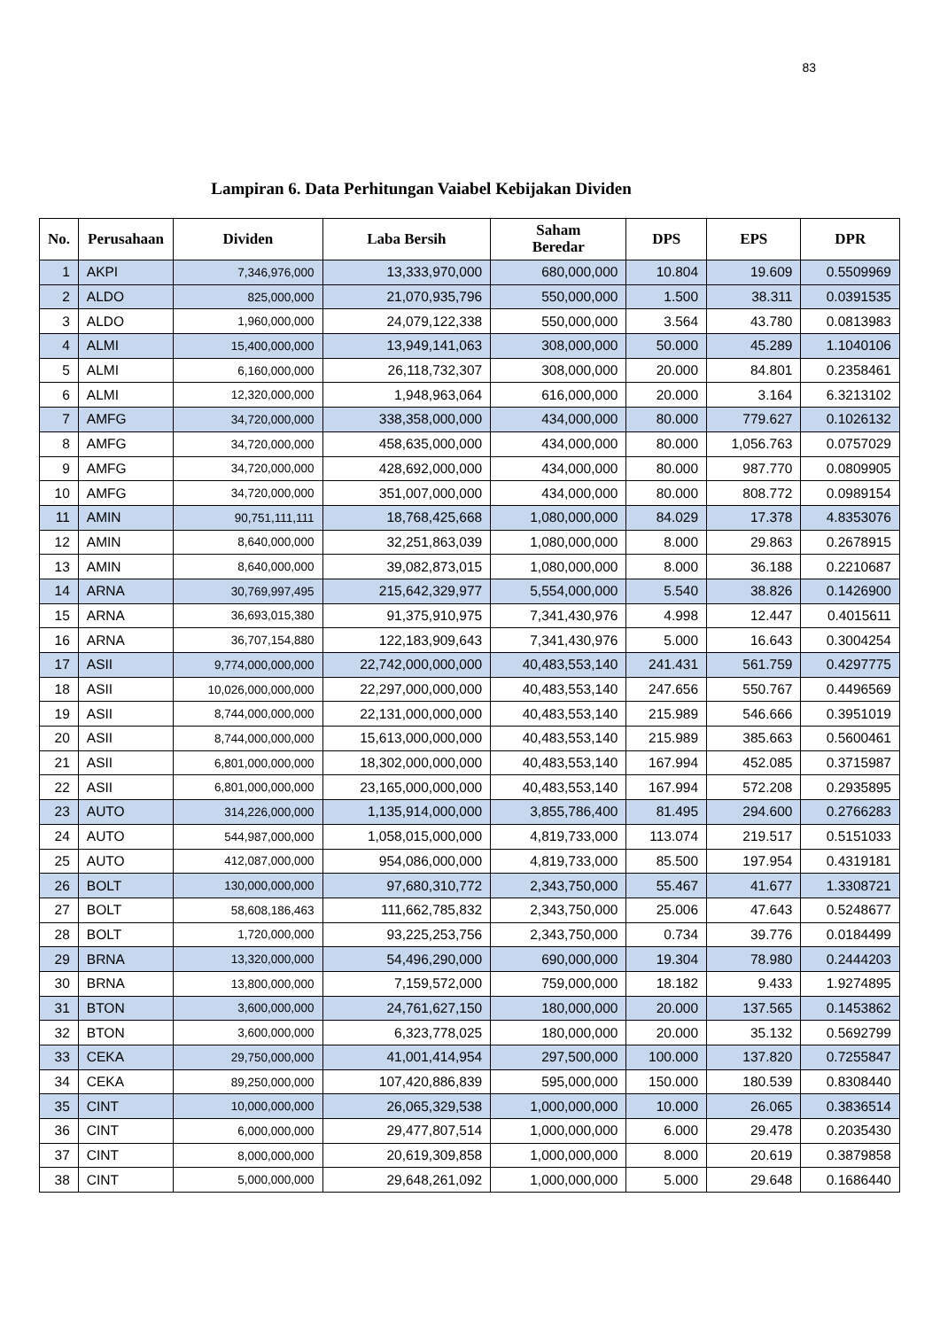83
Lampiran 6. Data Perhitungan Vaiabel Kebijakan Dividen
| No. | Perusahaan | Dividen | Laba Bersih | Saham Beredar | DPS | EPS | DPR |
| --- | --- | --- | --- | --- | --- | --- | --- |
| 1 | AKPI | 7,346,976,000 | 13,333,970,000 | 680,000,000 | 10.804 | 19.609 | 0.5509969 |
| 2 | ALDO | 825,000,000 | 21,070,935,796 | 550,000,000 | 1.500 | 38.311 | 0.0391535 |
| 3 | ALDO | 1,960,000,000 | 24,079,122,338 | 550,000,000 | 3.564 | 43.780 | 0.0813983 |
| 4 | ALMI | 15,400,000,000 | 13,949,141,063 | 308,000,000 | 50.000 | 45.289 | 1.1040106 |
| 5 | ALMI | 6,160,000,000 | 26,118,732,307 | 308,000,000 | 20.000 | 84.801 | 0.2358461 |
| 6 | ALMI | 12,320,000,000 | 1,948,963,064 | 616,000,000 | 20.000 | 3.164 | 6.3213102 |
| 7 | AMFG | 34,720,000,000 | 338,358,000,000 | 434,000,000 | 80.000 | 779.627 | 0.1026132 |
| 8 | AMFG | 34,720,000,000 | 458,635,000,000 | 434,000,000 | 80.000 | 1,056.763 | 0.0757029 |
| 9 | AMFG | 34,720,000,000 | 428,692,000,000 | 434,000,000 | 80.000 | 987.770 | 0.0809905 |
| 10 | AMFG | 34,720,000,000 | 351,007,000,000 | 434,000,000 | 80.000 | 808.772 | 0.0989154 |
| 11 | AMIN | 90,751,111,111 | 18,768,425,668 | 1,080,000,000 | 84.029 | 17.378 | 4.8353076 |
| 12 | AMIN | 8,640,000,000 | 32,251,863,039 | 1,080,000,000 | 8.000 | 29.863 | 0.2678915 |
| 13 | AMIN | 8,640,000,000 | 39,082,873,015 | 1,080,000,000 | 8.000 | 36.188 | 0.2210687 |
| 14 | ARNA | 30,769,997,495 | 215,642,329,977 | 5,554,000,000 | 5.540 | 38.826 | 0.1426900 |
| 15 | ARNA | 36,693,015,380 | 91,375,910,975 | 7,341,430,976 | 4.998 | 12.447 | 0.4015611 |
| 16 | ARNA | 36,707,154,880 | 122,183,909,643 | 7,341,430,976 | 5.000 | 16.643 | 0.3004254 |
| 17 | ASII | 9,774,000,000,000 | 22,742,000,000,000 | 40,483,553,140 | 241.431 | 561.759 | 0.4297775 |
| 18 | ASII | 10,026,000,000,000 | 22,297,000,000,000 | 40,483,553,140 | 247.656 | 550.767 | 0.4496569 |
| 19 | ASII | 8,744,000,000,000 | 22,131,000,000,000 | 40,483,553,140 | 215.989 | 546.666 | 0.3951019 |
| 20 | ASII | 8,744,000,000,000 | 15,613,000,000,000 | 40,483,553,140 | 215.989 | 385.663 | 0.5600461 |
| 21 | ASII | 6,801,000,000,000 | 18,302,000,000,000 | 40,483,553,140 | 167.994 | 452.085 | 0.3715987 |
| 22 | ASII | 6,801,000,000,000 | 23,165,000,000,000 | 40,483,553,140 | 167.994 | 572.208 | 0.2935895 |
| 23 | AUTO | 314,226,000,000 | 1,135,914,000,000 | 3,855,786,400 | 81.495 | 294.600 | 0.2766283 |
| 24 | AUTO | 544,987,000,000 | 1,058,015,000,000 | 4,819,733,000 | 113.074 | 219.517 | 0.5151033 |
| 25 | AUTO | 412,087,000,000 | 954,086,000,000 | 4,819,733,000 | 85.500 | 197.954 | 0.4319181 |
| 26 | BOLT | 130,000,000,000 | 97,680,310,772 | 2,343,750,000 | 55.467 | 41.677 | 1.3308721 |
| 27 | BOLT | 58,608,186,463 | 111,662,785,832 | 2,343,750,000 | 25.006 | 47.643 | 0.5248677 |
| 28 | BOLT | 1,720,000,000 | 93,225,253,756 | 2,343,750,000 | 0.734 | 39.776 | 0.0184499 |
| 29 | BRNA | 13,320,000,000 | 54,496,290,000 | 690,000,000 | 19.304 | 78.980 | 0.2444203 |
| 30 | BRNA | 13,800,000,000 | 7,159,572,000 | 759,000,000 | 18.182 | 9.433 | 1.9274895 |
| 31 | BTON | 3,600,000,000 | 24,761,627,150 | 180,000,000 | 20.000 | 137.565 | 0.1453862 |
| 32 | BTON | 3,600,000,000 | 6,323,778,025 | 180,000,000 | 20.000 | 35.132 | 0.5692799 |
| 33 | CEKA | 29,750,000,000 | 41,001,414,954 | 297,500,000 | 100.000 | 137.820 | 0.7255847 |
| 34 | CEKA | 89,250,000,000 | 107,420,886,839 | 595,000,000 | 150.000 | 180.539 | 0.8308440 |
| 35 | CINT | 10,000,000,000 | 26,065,329,538 | 1,000,000,000 | 10.000 | 26.065 | 0.3836514 |
| 36 | CINT | 6,000,000,000 | 29,477,807,514 | 1,000,000,000 | 6.000 | 29.478 | 0.2035430 |
| 37 | CINT | 8,000,000,000 | 20,619,309,858 | 1,000,000,000 | 8.000 | 20.619 | 0.3879858 |
| 38 | CINT | 5,000,000,000 | 29,648,261,092 | 1,000,000,000 | 5.000 | 29.648 | 0.1686440 |